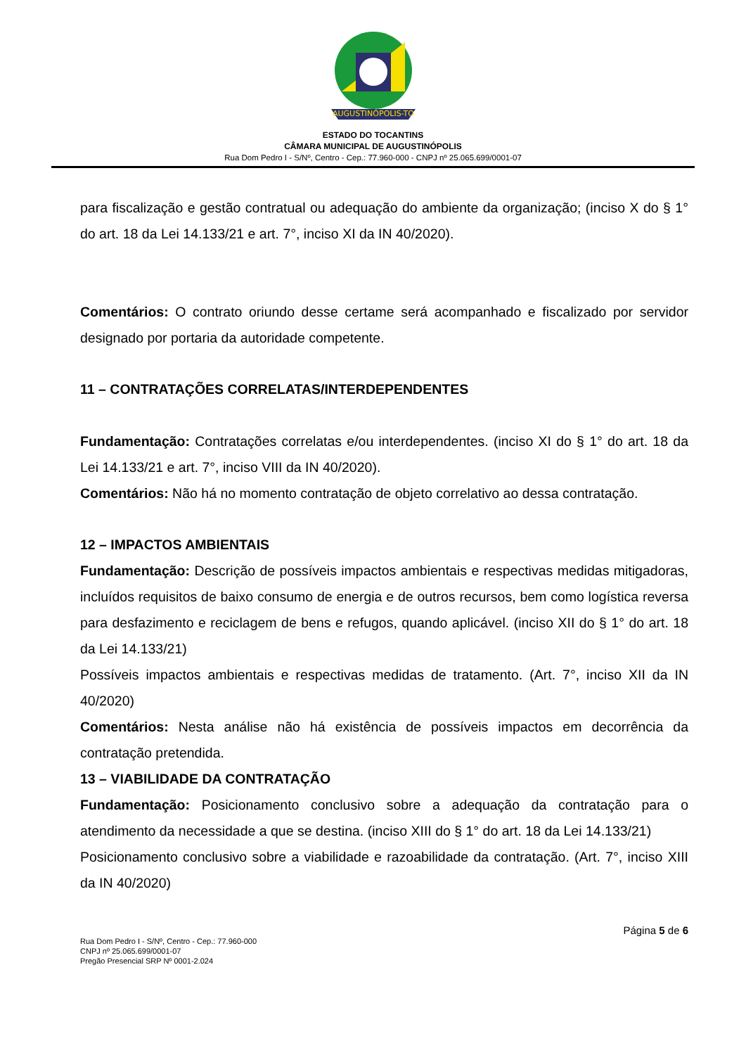AUGUSTINÓPOLIS-TO
ESTADO DO TOCANTINS
CÂMARA MUNICIPAL DE AUGUSTINÓPOLIS
Rua Dom Pedro I - S/Nº, Centro - Cep.: 77.960-000 - CNPJ nº 25.065.699/0001-07
para fiscalização e gestão contratual ou adequação do ambiente da organização; (inciso X do § 1° do art. 18 da Lei 14.133/21 e art. 7°, inciso XI da IN 40/2020).
Comentários: O contrato oriundo desse certame será acompanhado e fiscalizado por servidor designado por portaria da autoridade competente.
11 – CONTRATAÇÕES CORRELATAS/INTERDEPENDENTES
Fundamentação: Contratações correlatas e/ou interdependentes. (inciso XI do § 1° do art. 18 da Lei 14.133/21 e art. 7°, inciso VIII da IN 40/2020).
Comentários: Não há no momento contratação de objeto correlativo ao dessa contratação.
12 – IMPACTOS AMBIENTAIS
Fundamentação: Descrição de possíveis impactos ambientais e respectivas medidas mitigadoras, incluídos requisitos de baixo consumo de energia e de outros recursos, bem como logística reversa para desfazimento e reciclagem de bens e refugos, quando aplicável. (inciso XII do § 1° do art. 18 da Lei 14.133/21)
Possíveis impactos ambientais e respectivas medidas de tratamento. (Art. 7°, inciso XII da IN 40/2020)
Comentários: Nesta análise não há existência de possíveis impactos em decorrência da contratação pretendida.
13 – VIABILIDADE DA CONTRATAÇÃO
Fundamentação: Posicionamento conclusivo sobre a adequação da contratação para o atendimento da necessidade a que se destina. (inciso XIII do § 1° do art. 18 da Lei 14.133/21)
Posicionamento conclusivo sobre a viabilidade e razoabilidade da contratação. (Art. 7°, inciso XIII da IN 40/2020)
Página 5 de 6
Rua Dom Pedro I - S/Nº, Centro - Cep.: 77.960-000
CNPJ nº 25.065.699/0001-07
Pregão Presencial SRP Nº 0001-2.024